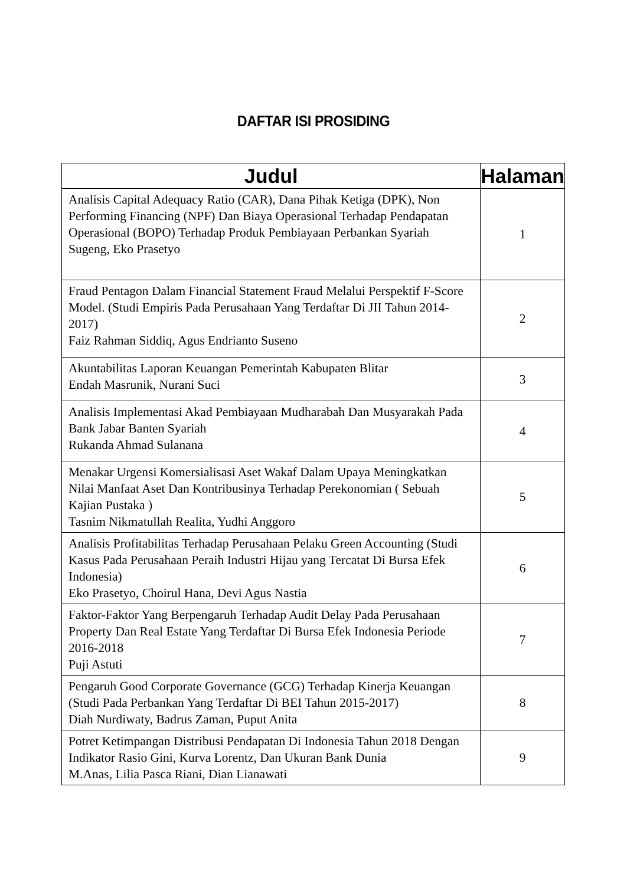DAFTAR ISI PROSIDING
| Judul | Halaman |
| --- | --- |
| Analisis Capital Adequacy Ratio (CAR), Dana Pihak Ketiga (DPK), Non Performing Financing (NPF) Dan Biaya Operasional Terhadap Pendapatan Operasional (BOPO) Terhadap Produk Pembiayaan Perbankan Syariah Sugeng, Eko Prasetyo | 1 |
| Fraud Pentagon Dalam Financial Statement Fraud Melalui Perspektif F-Score Model. (Studi Empiris Pada Perusahaan Yang Terdaftar Di JII Tahun 2014-2017) Faiz Rahman Siddiq, Agus Endrianto Suseno | 2 |
| Akuntabilitas Laporan Keuangan Pemerintah Kabupaten Blitar Endah Masrunik, Nurani Suci | 3 |
| Analisis Implementasi Akad Pembiayaan Mudharabah Dan Musyarakah Pada Bank Jabar Banten Syariah Rukanda Ahmad Sulanana | 4 |
| Menakar Urgensi Komersialisasi Aset Wakaf Dalam Upaya Meningkatkan Nilai Manfaat Aset Dan Kontribusinya Terhadap Perekonomian ( Sebuah Kajian Pustaka ) Tasnim Nikmatullah Realita, Yudhi Anggoro | 5 |
| Analisis Profitabilitas Terhadap Perusahaan Pelaku Green Accounting (Studi Kasus Pada Perusahaan Peraih Industri Hijau yang Tercatat Di Bursa Efek Indonesia) Eko Prasetyo, Choirul Hana, Devi Agus Nastia | 6 |
| Faktor-Faktor Yang Berpengaruh Terhadap Audit Delay Pada Perusahaan Property Dan Real Estate Yang Terdaftar Di Bursa Efek Indonesia Periode 2016-2018 Puji Astuti | 7 |
| Pengaruh Good Corporate Governance (GCG) Terhadap Kinerja Keuangan (Studi Pada Perbankan Yang Terdaftar Di BEI Tahun 2015-2017) Diah Nurdiwaty, Badrus Zaman, Puput Anita | 8 |
| Potret Ketimpangan Distribusi Pendapatan Di Indonesia Tahun 2018 Dengan Indikator Rasio Gini, Kurva Lorentz, Dan Ukuran Bank Dunia M.Anas, Lilia Pasca Riani, Dian Lianawati | 9 |